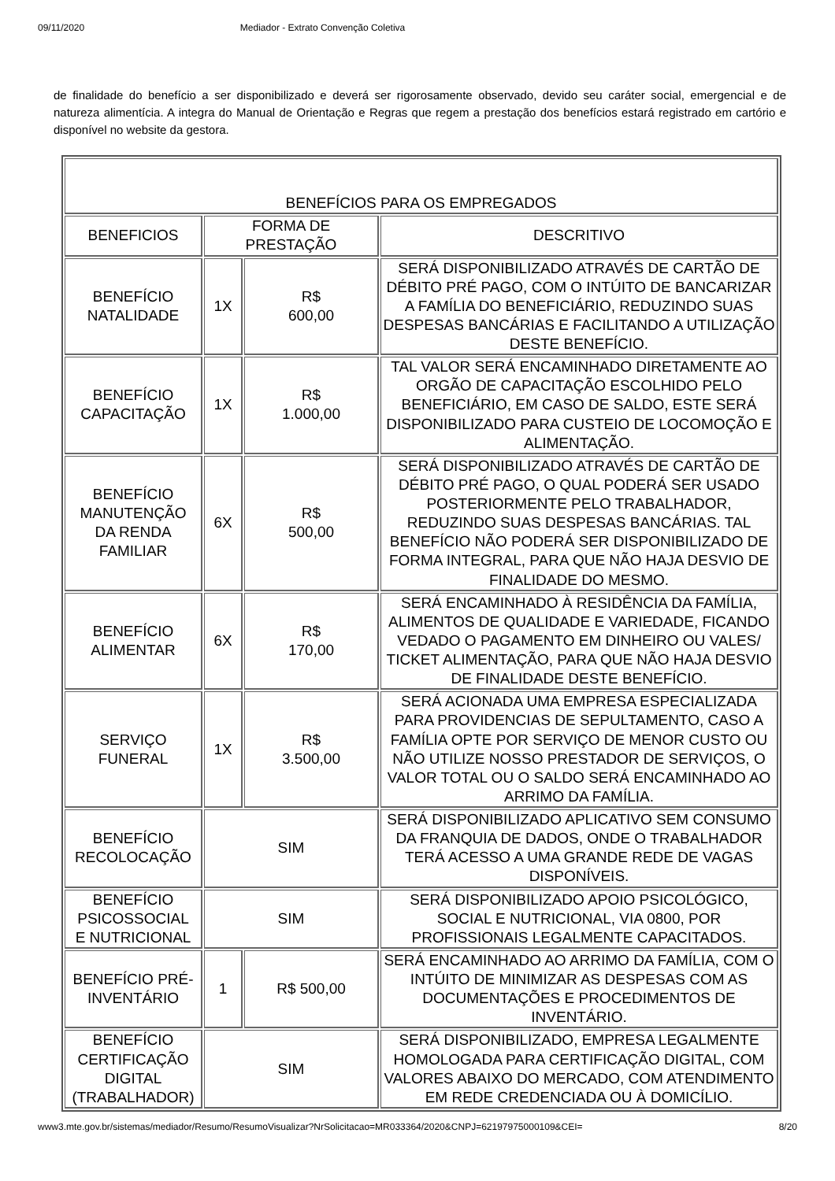09/11/2020 Mediador - Extrato Convenção Coletiva
de finalidade do benefício a ser disponibilizado e deverá ser rigorosamente observado, devido seu caráter social, emergencial e de natureza alimentícia. A integra do Manual de Orientação e Regras que regem a prestação dos benefícios estará registrado em cartório e disponível no website da gestora.
| BENEFÍCIOS PARA OS EMPREGADOS | | | |
| BENEFICIOS | FORMA DE PRESTAÇÃO | | DESCRITIVO |
| BENEFÍCIO NATALIDADE | 1X | R$ 600,00 | SERÁ DISPONIBILIZADO ATRAVÉS DE CARTÃO DE DÉBITO PRÉ PAGO, COM O INTÚITO DE BANCARIZAR A FAMÍLIA DO BENEFICIÁRIO, REDUZINDO SUAS DESPESAS BANCÁRIAS E FACILITANDO A UTILIZAÇÃO DESTE BENEFÍCIO. |
| BENEFÍCIO CAPACITAÇÃO | 1X | R$ 1.000,00 | TAL VALOR SERÁ ENCAMINHADO DIRETAMENTE AO ORGÃO DE CAPACITAÇÃO ESCOLHIDO PELO BENEFICIÁRIO, EM CASO DE SALDO, ESTE SERÁ DISPONIBILIZADO PARA CUSTEIO DE LOCOMOÇÃO E ALIMENTAÇÃO. |
| BENEFÍCIO MANUTENÇÃO DA RENDA FAMILIAR | 6X | R$ 500,00 | SERÁ DISPONIBILIZADO ATRAVÉS DE CARTÃO DE DÉBITO PRÉ PAGO, O QUAL PODERÁ SER USADO POSTERIORMENTE PELO TRABALHADOR, REDUZINDO SUAS DESPESAS BANCÁRIAS. TAL BENEFÍCIO NÃO PODERÁ SER DISPONIBILIZADO DE FORMA INTEGRAL, PARA QUE NÃO HAJA DESVIO DE FINALIDADE DO MESMO. |
| BENEFÍCIO ALIMENTAR | 6X | R$ 170,00 | SERÁ ENCAMINHADO À RESIDÊNCIA DA FAMÍLIA, ALIMENTOS DE QUALIDADE E VARIEDADE, FICANDO VEDADO O PAGAMENTO EM DINHEIRO OU VALES/ TICKET ALIMENTAÇÃO, PARA QUE NÃO HAJA DESVIO DE FINALIDADE DESTE BENEFÍCIO. |
| SERVIÇO FUNERAL | 1X | R$ 3.500,00 | SERÁ ACIONADA UMA EMPRESA ESPECIALIZADA PARA PROVIDENCIAS DE SEPULTAMENTO, CASO A FAMÍLIA OPTE POR SERVIÇO DE MENOR CUSTO OU NÃO UTILIZE NOSSO PRESTADOR DE SERVIÇOS, O VALOR TOTAL OU O SALDO SERÁ ENCAMINHADO AO ARRIMO DA FAMÍLIA. |
| BENEFÍCIO RECOLOCAÇÃO | SIM | | SERÁ DISPONIBILIZADO APLICATIVO SEM CONSUMO DA FRANQUIA DE DADOS, ONDE O TRABALHADOR TERÁ ACESSO A UMA GRANDE REDE DE VAGAS DISPONÍVEIS. |
| BENEFÍCIO PSICOSSOCIAL E NUTRICIONAL | SIM | | SERÁ DISPONIBILIZADO APOIO PSICOLÓGICO, SOCIAL E NUTRICIONAL, VIA 0800, POR PROFISSIONAIS LEGALMENTE CAPACITADOS. |
| BENEFÍCIO PRÉ- INVENTÁRIO | 1 | R$ 500,00 | SERÁ ENCAMINHADO AO ARRIMO DA FAMÍLIA, COM O INTÚITO DE MINIMIZAR AS DESPESAS COM AS DOCUMENTAÇÕES E PROCEDIMENTOS DE INVENTÁRIO. |
| BENEFÍCIO CERTIFICAÇÃO DIGITAL (TRABALHADOR) | SIM | | SERÁ DISPONIBILIZADO, EMPRESA LEGALMENTE HOMOLOGADA PARA CERTIFICAÇÃO DIGITAL, COM VALORES ABAIXO DO MERCADO, COM ATENDIMENTO EM REDE CREDENCIADA OU À DOMICÍLIO. |
www3.mte.gov.br/sistemas/mediador/Resumo/ResumoVisualizar?NrSolicitacao=MR033364/2020&CNPJ=62197975000109&CEI= 8/20